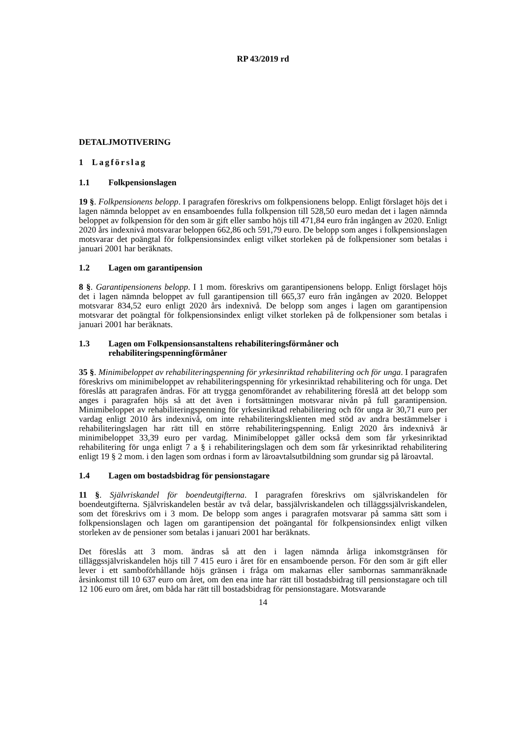RP 43/2019 rd
DETALJMOTIVERING
1 Lagförslag
1.1 Folkpensionslagen
19 §. Folkpensionens belopp. I paragrafen föreskrivs om folkpensionens belopp. Enligt förslaget höjs det i lagen nämnda beloppet av en ensamboendes fulla folkpension till 528,50 euro medan det i lagen nämnda beloppet av folkpension för den som är gift eller sambo höjs till 471,84 euro från ingången av 2020. Enligt 2020 års indexnivå motsvarar beloppen 662,86 och 591,79 euro. De belopp som anges i folkpensionslagen motsvarar det poängtal för folkpensionsindex enligt vilket storleken på de folkpensioner som betalas i januari 2001 har beräknats.
1.2 Lagen om garantipension
8 §. Garantipensionens belopp. I 1 mom. föreskrivs om garantipensionens belopp. Enligt förslaget höjs det i lagen nämnda beloppet av full garantipension till 665,37 euro från ingången av 2020. Beloppet motsvarar 834,52 euro enligt 2020 års indexnivå. De belopp som anges i lagen om garantipension motsvarar det poängtal för folkpensionsindex enligt vilket storleken på de folkpensioner som betalas i januari 2001 har beräknats.
1.3 Lagen om Folkpensionsanstaltens rehabiliteringsförmåner och rehabiliteringspenningförmåner
35 §. Minimibeloppet av rehabiliteringspenning för yrkesinriktad rehabilitering och för unga. I paragrafen föreskrivs om minimibeloppet av rehabiliteringspenning för yrkesinriktad rehabilitering och för unga. Det föreslås att paragrafen ändras. För att trygga genomförandet av rehabilitering föreslå att det belopp som anges i paragrafen höjs så att det även i fortsättningen motsvarar nivån på full garantipension. Minimibeloppet av rehabiliteringspenning för yrkesinriktad rehabilitering och för unga är 30,71 euro per vardag enligt 2010 års indexnivå, om inte rehabiliteringsklienten med stöd av andra bestämmelser i rehabiliteringslagen har rätt till en större rehabiliteringspenning. Enligt 2020 års indexnivå är minimibeloppet 33,39 euro per vardag. Minimibeloppet gäller också dem som får yrkesinriktad rehabilitering för unga enligt 7 a § i rehabiliteringslagen och dem som får yrkesinriktad rehabilitering enligt 19 § 2 mom. i den lagen som ordnas i form av läroavtalsutbildning som grundar sig på läroavtal.
1.4 Lagen om bostadsbidrag för pensionstagare
11 §. Självriskandel för boendeutgifterna. I paragrafen föreskrivs om självriskandelen för boendeutgifterna. Självriskandelen består av två delar, bassjälvriskandelen och tilläggssjälvriskandelen, som det föreskrivs om i 3 mom. De belopp som anges i paragrafen motsvarar på samma sätt som i folkpensionslagen och lagen om garantipension det poängantal för folkpensionsindex enligt vilken storleken av de pensioner som betalas i januari 2001 har beräknats.
Det föreslås att 3 mom. ändras så att den i lagen nämnda årliga inkomstgränsen för tilläggssjälvriskandelen höjs till 7 415 euro i året för en ensamboende person. För den som är gift eller lever i ett samboförhållande höjs gränsen i fråga om makarnas eller sambornas sammanräknade årsinkomst till 10 637 euro om året, om den ena inte har rätt till bostadsbidrag till pensionstagare och till 12 106 euro om året, om båda har rätt till bostadsbidrag för pensionstagare. Motsvarande
14